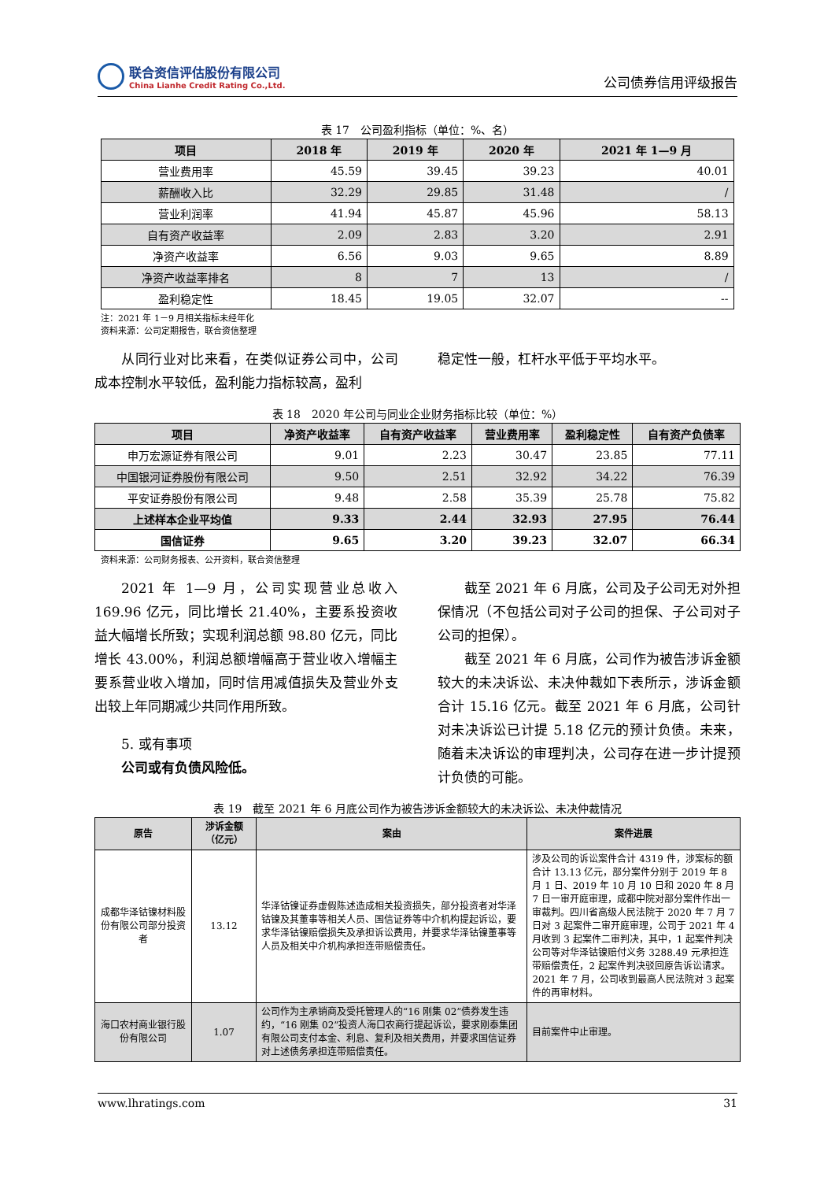联合资信评估股份有限公司
China Lianhe Credit Rating Co.,Ltd.
公司债券信用评级报告
表 17　公司盈利指标（单位：%、名）
| 项目 | 2018 年 | 2019 年 | 2020 年 | 2021 年 1—9 月 |
| --- | --- | --- | --- | --- |
| 营业费用率 | 45.59 | 39.45 | 39.23 | 40.01 |
| 薪酬收入比 | 32.29 | 29.85 | 31.48 | / |
| 营业利润率 | 41.94 | 45.87 | 45.96 | 58.13 |
| 自有资产收益率 | 2.09 | 2.83 | 3.20 | 2.91 |
| 净资产收益率 | 6.56 | 9.03 | 9.65 | 8.89 |
| 净资产收益率排名 | 8 | 7 | 13 | / |
| 盈利稳定性 | 18.45 | 19.05 | 32.07 | -- |
注：2021 年 1－9 月相关指标未经年化
资料来源：公司定期报告，联合资信整理
从同行业对比来看，在类似证券公司中，公司成本控制水平较低，盈利能力指标较高，盈利
稳定性一般，杠杆水平低于平均水平。
表 18　2020 年公司与同业企业财务指标比较（单位：%）
| 项目 | 净资产收益率 | 自有资产收益率 | 营业费用率 | 盈利稳定性 | 自有资产负债率 |
| --- | --- | --- | --- | --- | --- |
| 申万宏源证券有限公司 | 9.01 | 2.23 | 30.47 | 23.85 | 77.11 |
| 中国银河证券股份有限公司 | 9.50 | 2.51 | 32.92 | 34.22 | 76.39 |
| 平安证券股份有限公司 | 9.48 | 2.58 | 35.39 | 25.78 | 75.82 |
| 上述样本企业平均值 | 9.33 | 2.44 | 32.93 | 27.95 | 76.44 |
| 国信证券 | 9.65 | 3.20 | 39.23 | 32.07 | 66.34 |
资料来源：公司财务报表、公开资料，联合资信整理
2021 年 1—9 月，公司实现营业总收入 169.96 亿元，同比增长 21.40%，主要系投资收益大幅增长所致；实现利润总额 98.80 亿元，同比增长 43.00%，利润总额增幅高于营业收入增幅主要系营业收入增加，同时信用减值损失及营业外支出较上年同期减少共同作用所致。
5. 或有事项
公司或有负债风险低。
截至 2021 年 6 月底，公司及子公司无对外担保情况（不包括公司对子公司的担保、子公司对子公司的担保）。
截至 2021 年 6 月底，公司作为被告涉诉金额较大的未决诉讼、未决仲裁如下表所示，涉诉金额合计 15.16 亿元。截至 2021 年 6 月底，公司针对未决诉讼已计提 5.18 亿元的预计负债。未来，随着未决诉讼的审理判决，公司存在进一步计提预计负债的可能。
表 19　截至 2021 年 6 月底公司作为被告涉诉金额较大的未决诉讼、未决仲裁情况
| 原告 | 涉诉金额（亿元） | 案由 | 案件进展 |
| --- | --- | --- | --- |
| 成都华泽钴镍材料股份有限公司部分投资者 | 13.12 | 华泽钴镍证券虚假陈述造成相关投资损失，部分投资者对华泽钴镍及其董事等相关人员、国信证券等中介机构提起诉讼，要求华泽钴镍赔偿损失及承担诉讼费用，并要求华泽钴镍董事等人员及相关中介机构承担连带赔偿责任。 | 涉及公司的诉讼案件合计 4319 件，涉案标的额合计 13.13 亿元，部分案件分别于 2019 年 8 月 1 日、2019 年 10 月 10 日和 2020 年 8 月 7 日一审开庭审理，成都中院对部分案件作出一审裁判。四川省高级人民法院于 2020 年 7 月 7 日对 3 起案件二审开庭审理，公司于 2021 年 4 月收到 3 起案件二审判决，其中，1 起案件判决公司等对华泽钴镍赔付义务 3288.49 元承担连带赔偿责任，2 起案件判决驳回原告诉讼请求。2021 年 7 月，公司收到最高人民法院对 3 起案件的再审材料。 |
| 海口农村商业银行股份有限公司 | 1.07 | 公司作为主承销商及受托管理人的“16 刚集 02”债券发生违约，“16 刚集 02”投资人海口农商行提起诉讼，要求刚泰集团有限公司支付本金、利息、复利及相关费用，并要求国信证券对上述债务承担连带赔偿责任。 | 目前案件中止审理。 |
www.lhratings.com 31